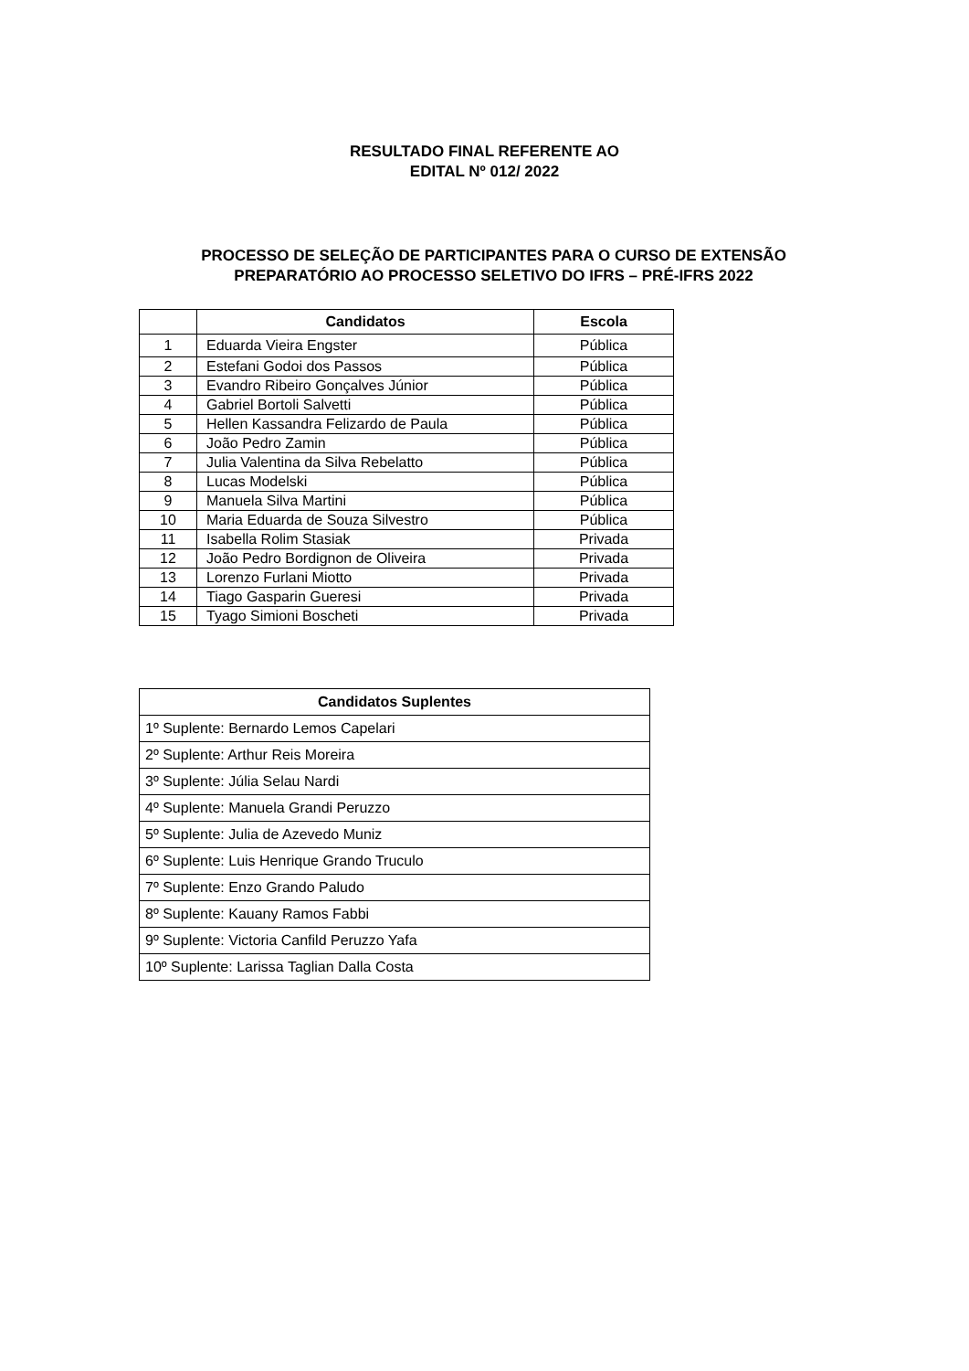RESULTADO FINAL REFERENTE AO
EDITAL Nº 012/ 2022
PROCESSO DE SELEÇÃO DE PARTICIPANTES PARA O CURSO DE EXTENSÃO
PREPARATÓRIO AO PROCESSO SELETIVO DO IFRS – PRÉ-IFRS 2022
| | Candidatos | Escola |
| --- | --- | --- |
| 1 | Eduarda Vieira Engster | Pública |
| 2 | Estefani Godoi dos Passos | Pública |
| 3 | Evandro Ribeiro Gonçalves Júnior | Pública |
| 4 | Gabriel Bortoli Salvetti | Pública |
| 5 | Hellen Kassandra Felizardo de Paula | Pública |
| 6 | João Pedro Zamin | Pública |
| 7 | Julia Valentina da Silva Rebelatto | Pública |
| 8 | Lucas Modelski | Pública |
| 9 | Manuela Silva Martini | Pública |
| 10 | Maria Eduarda de Souza Silvestro | Pública |
| 11 | Isabella Rolim Stasiak | Privada |
| 12 | João Pedro Bordignon de Oliveira | Privada |
| 13 | Lorenzo Furlani Miotto | Privada |
| 14 | Tiago Gasparin Gueresi | Privada |
| 15 | Tyago Simioni Boscheti | Privada |
| Candidatos Suplentes |
| --- |
| 1º Suplente: Bernardo Lemos Capelari |
| 2º Suplente: Arthur Reis Moreira |
| 3º Suplente: Júlia Selau Nardi |
| 4º Suplente: Manuela Grandi Peruzzo |
| 5º Suplente: Julia de Azevedo Muniz |
| 6º Suplente: Luis Henrique Grando Truculo |
| 7º Suplente: Enzo Grando Paludo |
| 8º Suplente: Kauany Ramos Fabbi |
| 9º Suplente: Victoria Canfild Peruzzo Yafa |
| 10º Suplente: Larissa Taglian Dalla Costa |